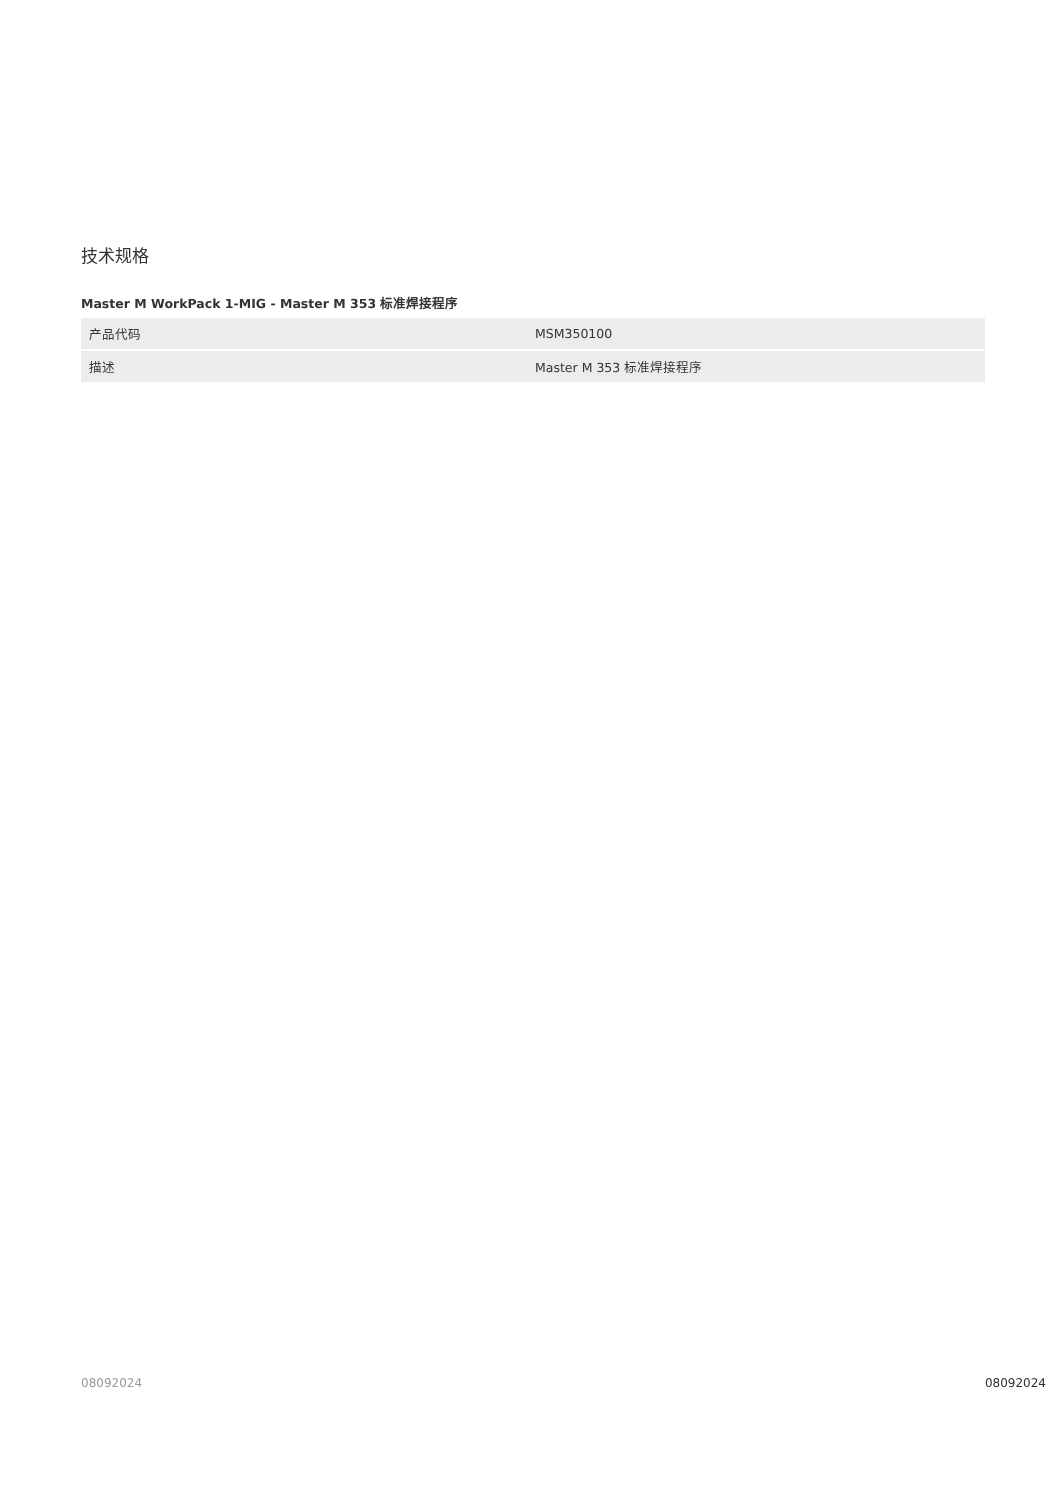技术规格
Master M WorkPack 1-MIG - Master M 353 标准焊接程序
| 产品代码 | MSM350100 |
| 描述 | Master M 353 标准焊接程序 |
08092024 08092024